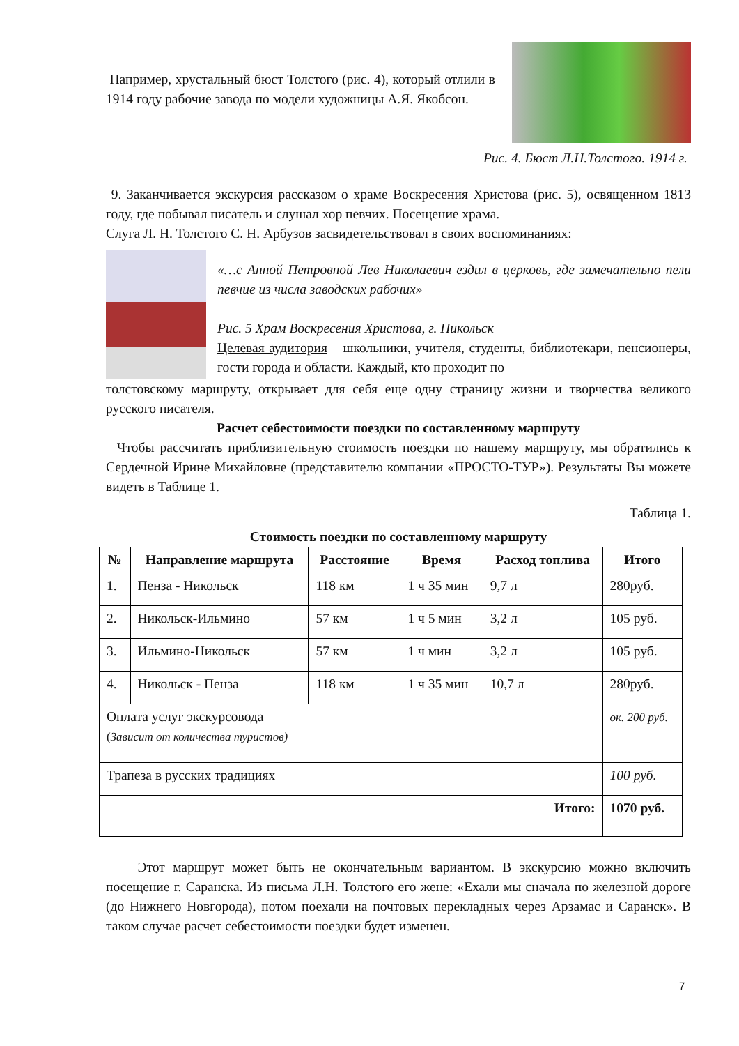Например, хрустальный бюст Толстого (рис. 4), который отлили в 1914 году рабочие завода по модели художницы А.Я. Якобсон.
Рис. 4. Бюст Л.Н.Толстого. 1914 г.
9. Заканчивается экскурсия рассказом о храме Воскресения Христова (рис. 5), освященном 1813 году, где побывал писатель и слушал хор певчих. Посещение храма.
Слуга Л. Н. Толстого С. Н. Арбузов засвидетельствовал в своих воспоминаниях:
«…с Анной Петровной Лев Николаевич ездил в церковь, где замечательно пели певчие из числа заводских рабочих»
Рис. 5 Храм Воскресения Христова, г. Никольск
Целевая аудитория – школьники, учителя, студенты, библиотекари, пенсионеры, гости города и области. Каждый, кто проходит по
толстовскому маршруту, открывает для себя еще одну страницу жизни и творчества великого русского писателя.
Расчет себестоимости поездки по составленному маршруту
Чтобы рассчитать приблизительную стоимость поездки по нашему маршруту, мы обратились к Сердечной Ирине Михайловне (представителю компании «ПРОСТО-ТУР»). Результаты Вы можете видеть в Таблице 1.
Таблица 1.
Стоимость поездки по составленному маршруту
| № | Направление маршрута | Расстояние | Время | Расход топлива | Итого |
| --- | --- | --- | --- | --- | --- |
| 1. | Пенза - Никольск | 118 км | 1 ч 35 мин | 9,7 л | 280руб. |
| 2. | Никольск-Ильмино | 57 км | 1 ч 5 мин | 3,2 л | 105 руб. |
| 3. | Ильмино-Никольск | 57 км | 1 ч мин | 3,2 л | 105 руб. |
| 4. | Никольск - Пенза | 118 км | 1 ч 35 мин | 10,7 л | 280руб. |
| Оплата услуг экскурсовода ( Зависит от количества туристов) | | | | | ок. 200 руб. |
| Трапеза в русских традициях | | | | | 100 руб. |
| Итого: | | | | | 1070 руб. |
Этот маршрут может быть не окончательным вариантом. В экскурсию можно включить посещение г. Саранска. Из письма Л.Н. Толстого его жене: «Ехали мы сначала по железной дороге (до Нижнего Новгорода), потом поехали на почтовых перекладных через Арзамас и Саранск». В таком случае расчет себестоимости поездки будет изменен.
7